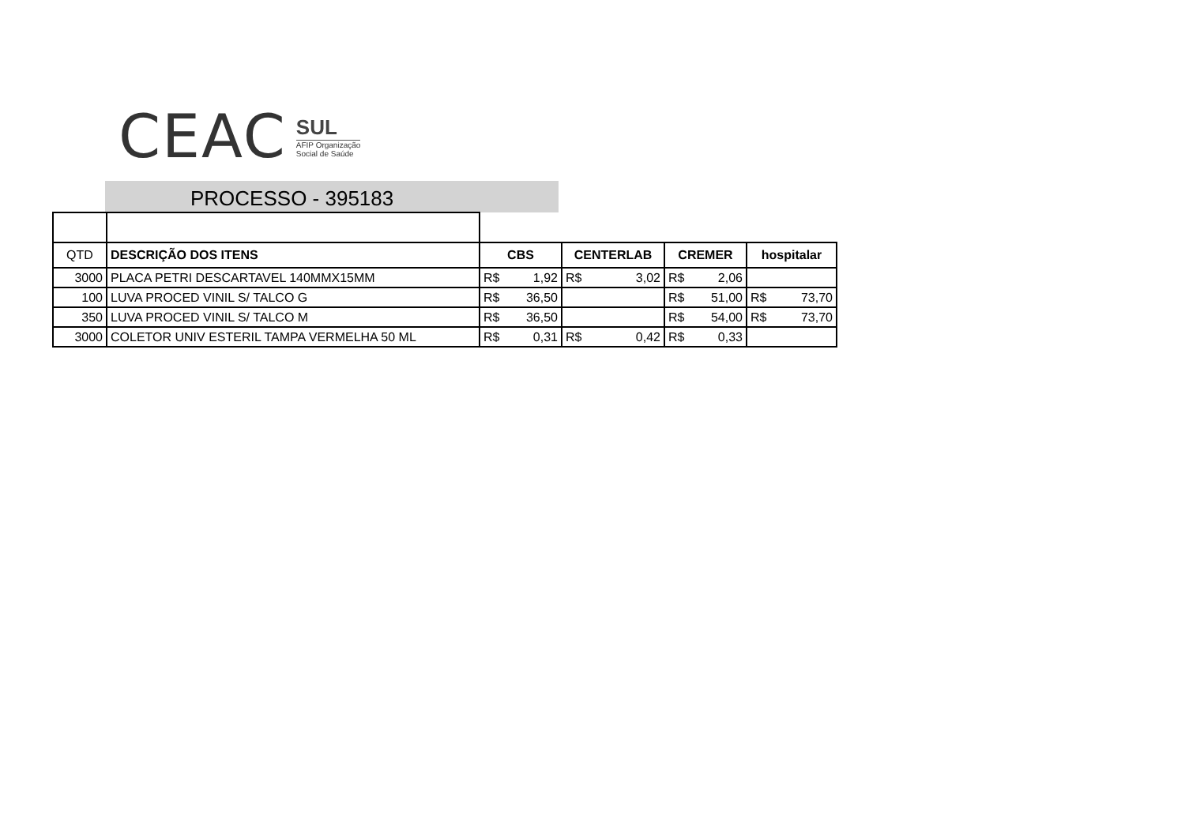CEAC
SUL
AFIP Organização
Social de Saúde
PROCESSO - 395183
| QTD | DESCRIÇÃO DOS ITENS | CBS | CENTERLAB | CREMER | hospitalar |
| 3000 | PLACA PETRI DESCARTAVEL 140MMX15MM | R$ 1,92 | R$ 3,02 | R$ 2,06 | |
| 100 | LUVA PROCED VINIL S/ TALCO G | R$ 36,50 | | R$ 51,00 | R$ 73,70 |
| 350 | LUVA PROCED VINIL S/ TALCO M | R$ 36,50 | | R$ 54,00 | R$ 73,70 |
| 3000 | COLETOR UNIV ESTERIL TAMPA VERMELHA 50 ML | R$ 0,31 | R$ 0,42 | R$ 0,33 | |